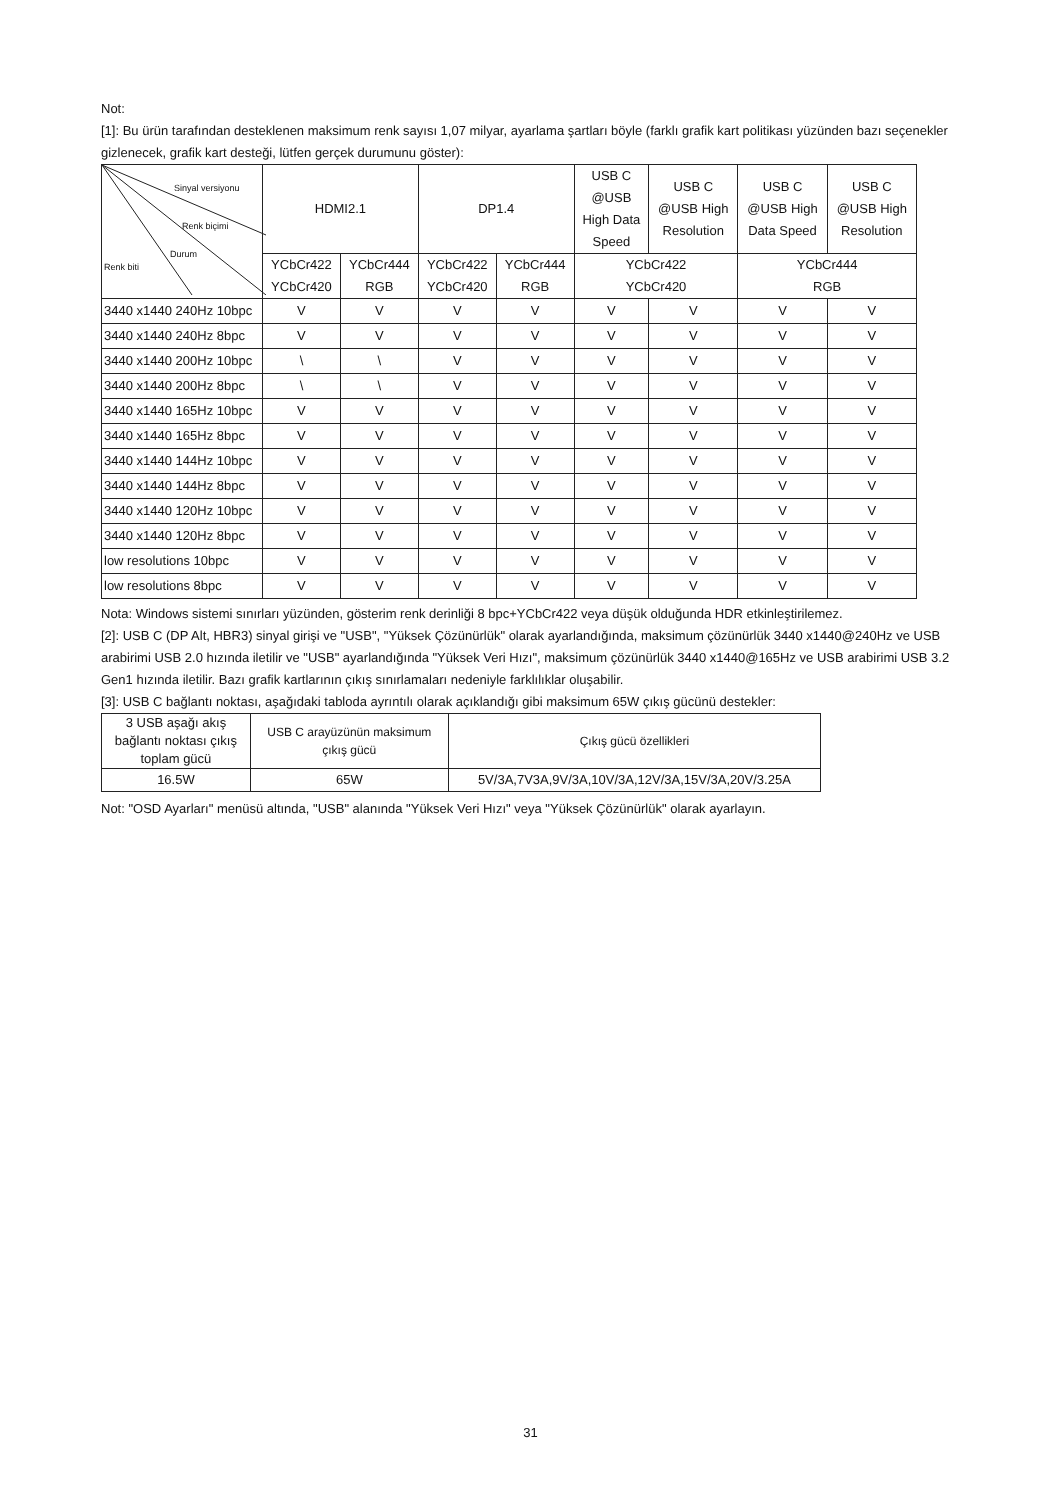Not:
[1]: Bu ürün tarafından desteklenen maksimum renk sayısı 1,07 milyar, ayarlama şartları böyle (farklı grafik kart politikası yüzünden bazı seçenekler gizlenecek, grafik kart desteği, lütfen gerçek durumunu göster):
| Sinyal versiyonu Renk biçimi Durum Renk biti | HDMI2.1 | | DP1.4 | | USB C @USB High Data Speed | USB C @USB High Resolution | USB C @USB High Data Speed | USB C @USB High Resolution |
| | YCbCr422 YCbCr420 | YCbCr444 RGB | YCbCr422 YCbCr420 | YCbCr444 RGB | YCbCr422 YCbCr420 | | YCbCr444 RGB | |
| 3440 x1440 240Hz 10bpc | V | V | V | V | V | V | V | V |
| 3440 x1440 240Hz 8bpc | V | V | V | V | V | V | V | V |
| 3440 x1440 200Hz 10bpc | \ | \ | V | V | V | V | V | V |
| 3440 x1440 200Hz 8bpc | \ | \ | V | V | V | V | V | V |
| 3440 x1440 165Hz 10bpc | V | V | V | V | V | V | V | V |
| 3440 x1440 165Hz 8bpc | V | V | V | V | V | V | V | V |
| 3440 x1440 144Hz 10bpc | V | V | V | V | V | V | V | V |
| 3440 x1440 144Hz 8bpc | V | V | V | V | V | V | V | V |
| 3440 x1440 120Hz 10bpc | V | V | V | V | V | V | V | V |
| 3440 x1440 120Hz 8bpc | V | V | V | V | V | V | V | V |
| low resolutions 10bpc | V | V | V | V | V | V | V | V |
| low resolutions 8bpc | V | V | V | V | V | V | V | V |
Nota: Windows sistemi sınırları yüzünden, gösterim renk derinliği 8 bpc+YCbCr422 veya düşük olduğunda HDR etkinleştirilemez.
[2]: USB C (DP Alt, HBR3) sinyal girişi ve "USB", "Yüksek Çözünürlük" olarak ayarlandığında, maksimum çözünürlük 3440 x1440@240Hz ve USB arabirimi USB 2.0 hızında iletilir ve "USB" ayarlandığında "Yüksek Veri Hızı", maksimum çözünürlük 3440 x1440@165Hz ve USB arabirimi USB 3.2 Gen1 hızında iletilir. Bazı grafik kartlarının çıkış sınırlamaları nedeniyle farklılıklar oluşabilir.
[3]: USB C bağlantı noktası, aşağıdaki tabloda ayrıntılı olarak açıklandığı gibi maksimum 65W çıkış gücünü destekler:
| 3 USB aşağı akış bağlantı noktası çıkış toplam gücü | USB C arayüzünün maksimum çıkış gücü | Çıkış gücü özellikleri |
| 16.5W | 65W | 5V/3A,7V3A,9V/3A,10V/3A,12V/3A,15V/3A,20V/3.25A |
Not: "OSD Ayarları" menüsü altında, "USB" alanında "Yüksek Veri Hızı" veya "Yüksek Çözünürlük" olarak ayarlayın.
31